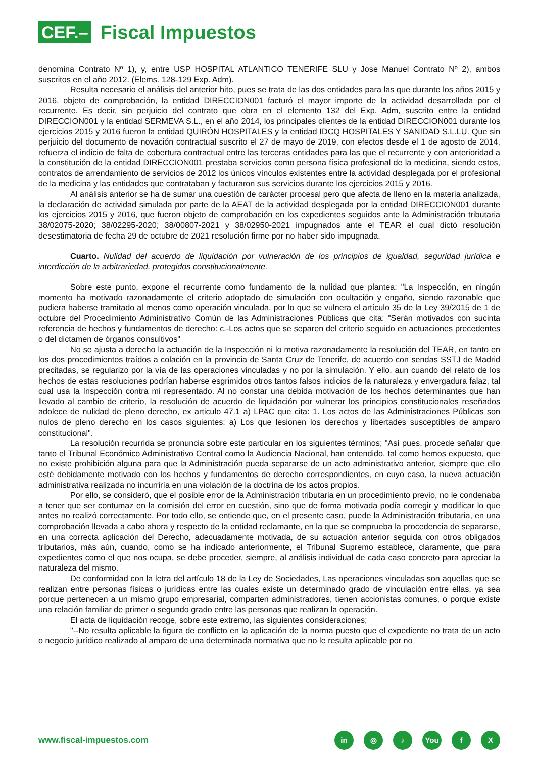CEF.–
Fiscal Impuestos
denomina Contrato Nº 1), y, entre USP HOSPITAL ATLANTICO TENERIFE SLU y Jose Manuel Contrato Nº 2), ambos suscritos en el año 2012. (Elems. 128-129 Exp. Adm).
Resulta necesario el análisis del anterior hito, pues se trata de las dos entidades para las que durante los años 2015 y 2016, objeto de comprobación, la entidad DIRECCION001 facturó el mayor importe de la actividad desarrollada por el recurrente. Es decir, sin perjuicio del contrato que obra en el elemento 132 del Exp. Adm, suscrito entre la entidad DIRECCION001 y la entidad SERMEVA S.L., en el año 2014, los principales clientes de la entidad DIRECCION001 durante los ejercicios 2015 y 2016 fueron la entidad QUIRÓN HOSPITALES y la entidad IDCQ HOSPITALES Y SANIDAD S.L.LU. Que sin perjuicio del documento de novación contractual suscrito el 27 de mayo de 2019, con efectos desde el 1 de agosto de 2014, refuerza el indicio de falta de cobertura contractual entre las terceras entidades para las que el recurrente y con anterioridad a la constitución de la entidad DIRECCION001 prestaba servicios como persona física profesional de la medicina, siendo estos, contratos de arrendamiento de servicios de 2012 los únicos vínculos existentes entre la actividad desplegada por el profesional de la medicina y las entidades que contrataban y facturaron sus servicios durante los ejercicios 2015 y 2016.
Al análisis anterior se ha de sumar una cuestión de carácter procesal pero que afecta de lleno en la materia analizada, la declaración de actividad simulada por parte de la AEAT de la actividad desplegada por la entidad DIRECCION001 durante los ejercicios 2015 y 2016, que fueron objeto de comprobación en los expedientes seguidos ante la Administración tributaria 38/02075-2020; 38/02295-2020; 38/00807-2021 y 38/02950-2021 impugnados ante el TEAR el cual dictó resolución desestimatoria de fecha 29 de octubre de 2021 resolución firme por no haber sido impugnada.
Cuarto. Nulidad del acuerdo de liquidación por vulneración de los principios de igualdad, seguridad jurídica e interdicción de la arbitrariedad, protegidos constitucionalmente.
Sobre este punto, expone el recurrente como fundamento de la nulidad que plantea: "La Inspección, en ningún momento ha motivado razonadamente el criterio adoptado de simulación con ocultación y engaño, siendo razonable que pudiera haberse tramitado al menos como operación vinculada, por lo que se vulnera el artículo 35 de la Ley 39/2015 de 1 de octubre del Procedimiento Administrativo Común de las Administraciones Públicas que cita: "Serán motivados con sucinta referencia de hechos y fundamentos de derecho: c.-Los actos que se separen del criterio seguido en actuaciones precedentes o del dictamen de órganos consultivos"
No se ajusta a derecho la actuación de la Inspección ni lo motiva razonadamente la resolución del TEAR, en tanto en los dos procedimientos traídos a colación en la provincia de Santa Cruz de Tenerife, de acuerdo con sendas SSTJ de Madrid precitadas, se regularizo por la vía de las operaciones vinculadas y no por la simulación. Y ello, aun cuando del relato de los hechos de estas resoluciones podrían haberse esgrimidos otros tantos falsos indicios de la naturaleza y envergadura falaz, tal cual usa la Inspección contra mi representado. Al no constar una debida motivación de los hechos determinantes que han llevado al cambio de criterio, la resolución de acuerdo de liquidación por vulnerar los principios constitucionales reseñados adolece de nulidad de pleno derecho, ex articulo 47.1 a) LPAC que cita: 1. Los actos de las Administraciones Públicas son nulos de pleno derecho en los casos siguientes: a) Los que lesionen los derechos y libertades susceptibles de amparo constitucional".
La resolución recurrida se pronuncia sobre este particular en los siguientes términos; "Así pues, procede señalar que tanto el Tribunal Económico Administrativo Central como la Audiencia Nacional, han entendido, tal como hemos expuesto, que no existe prohibición alguna para que la Administración pueda separarse de un acto administrativo anterior, siempre que ello esté debidamente motivado con los hechos y fundamentos de derecho correspondientes, en cuyo caso, la nueva actuación administrativa realizada no incurriría en una violación de la doctrina de los actos propios.
Por ello, se consideró, que el posible error de la Administración tributaria en un procedimiento previo, no le condenaba a tener que ser contumaz en la comisión del error en cuestión, sino que de forma motivada podía corregir y modificar lo que antes no realizó correctamente. Por todo ello, se entiende que, en el presente caso, puede la Administración tributaria, en una comprobación llevada a cabo ahora y respecto de la entidad reclamante, en la que se comprueba la procedencia de separarse, en una correcta aplicación del Derecho, adecuadamente motivada, de su actuación anterior seguida con otros obligados tributarios, más aún, cuando, como se ha indicado anteriormente, el Tribunal Supremo establece, claramente, que para expedientes como el que nos ocupa, se debe proceder, siempre, al análisis individual de cada caso concreto para apreciar la naturaleza del mismo.
De conformidad con la letra del artículo 18 de la Ley de Sociedades, Las operaciones vinculadas son aquellas que se realizan entre personas físicas o jurídicas entre las cuales existe un determinado grado de vinculación entre ellas, ya sea porque pertenecen a un mismo grupo empresarial, comparten administradores, tienen accionistas comunes, o porque existe una relación familiar de primer o segundo grado entre las personas que realizan la operación.
El acta de liquidación recoge, sobre este extremo, las siguientes consideraciones;
"--No resulta aplicable la figura de conflicto en la aplicación de la norma puesto que el expediente no trata de un acto o negocio jurídico realizado al amparo de una determinada normativa que no le resulta aplicable por no
www.fiscal-impuestos.com
in ◎ ♪ You f X